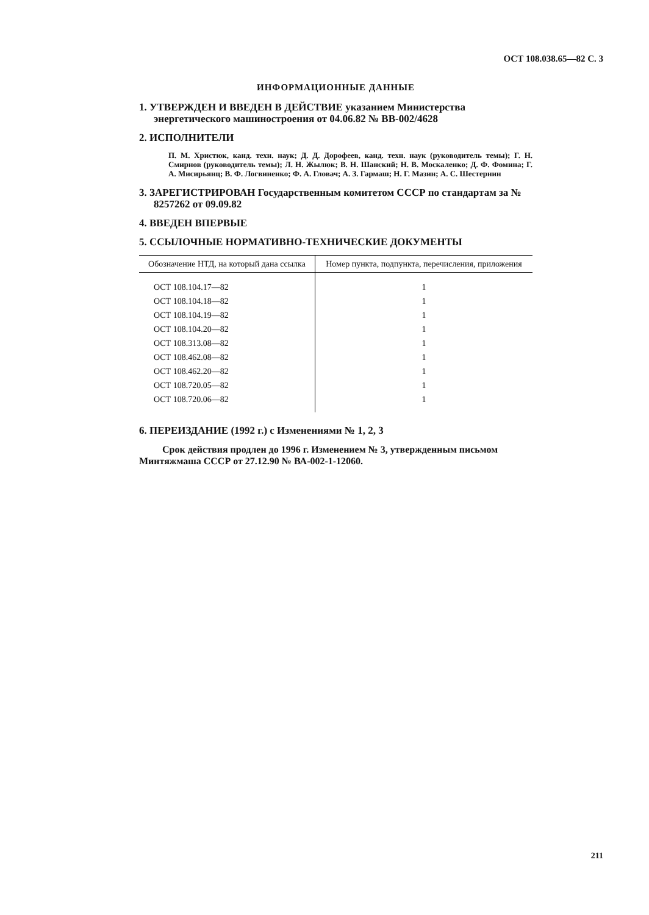ОСТ 108.038.65—82 С. 3
ИНФОРМАЦИОННЫЕ ДАННЫЕ
1. УТВЕРЖДЕН И ВВЕДЕН В ДЕЙСТВИЕ указанием Министерства энергетического машиностроения от 04.06.82 № ВВ-002/4628
2. ИСПОЛНИТЕЛИ
П. М. Христюк, канд. техн. наук; Д. Д. Дорофеев, канд. техн. наук (руководитель темы); Г. Н. Смирнов (руководитель темы); Л. Н. Жылюк; В. Н. Шанский; Н. В. Москаленко; Д. Ф. Фомина; Г. А. Мисирьянц; В. Ф. Логвиненко; Ф. А. Гловач; А. З. Гармаш; Н. Г. Мазин; А. С. Шестернин
3. ЗАРЕГИСТРИРОВАН Государственным комитетом СССР по стандартам за № 8257262 от 09.09.82
4. ВВЕДЕН ВПЕРВЫЕ
5. ССЫЛОЧНЫЕ НОРМАТИВНО-ТЕХНИЧЕСКИЕ ДОКУМЕНТЫ
| Обозначение НТД, на который дана ссылка | Номер пункта, подпункта, перечисления, приложения |
| --- | --- |
| ОСТ 108.104.17—82 | 1 |
| ОСТ 108.104.18—82 | 1 |
| ОСТ 108.104.19—82 | 1 |
| ОСТ 108.104.20—82 | 1 |
| ОСТ 108.313.08—82 | 1 |
| ОСТ 108.462.08—82 | 1 |
| ОСТ 108.462.20—82 | 1 |
| ОСТ 108.720.05—82 | 1 |
| ОСТ 108.720.06—82 | 1 |
6. ПЕРЕИЗДАНИЕ (1992 г.) с Изменениями № 1, 2, 3
Срок действия продлен до 1996 г. Изменением № 3, утвержденным письмом Минтяжмаша СССР от 27.12.90 № ВА-002-1-12060.
211